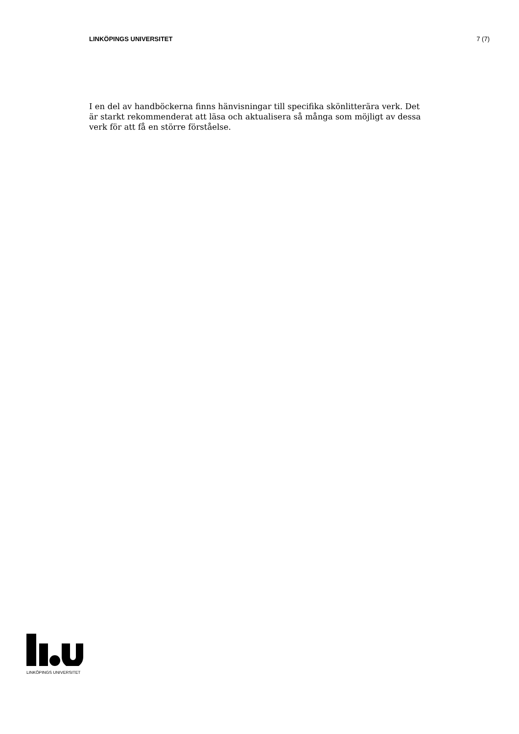LINKÖPINGS UNIVERSITET 7 (7)
I en del av handböckerna finns hänvisningar till specifika skönlitterära verk. Det är starkt rekommenderat att läsa och aktualisera så många som möjligt av dessa verk för att få en större förståelse.
LINKÖPINGS UNIVERSITET